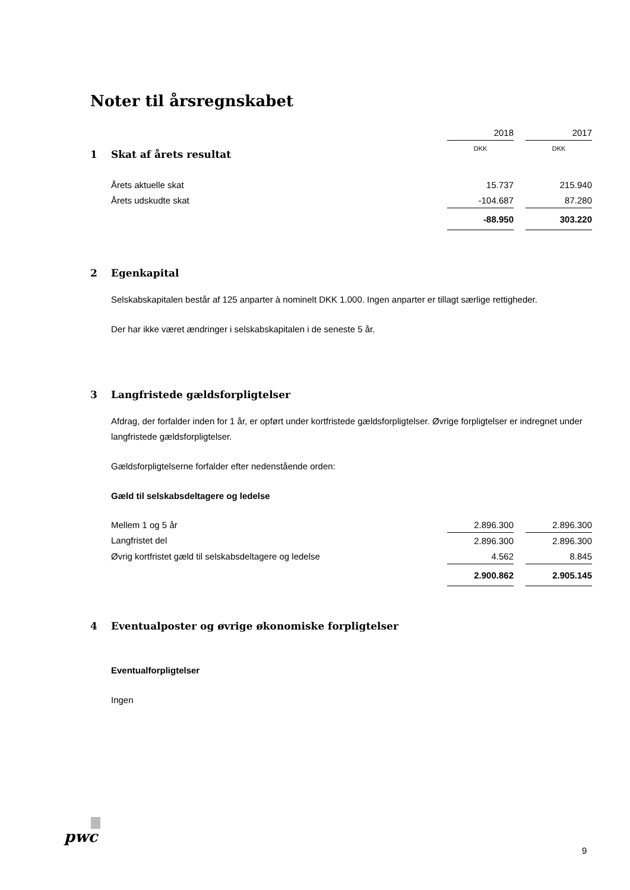Noter til årsregnskabet
| | 2018 | | 2017 |
| | DKK | | DKK |
1 Skat af årets resultat
| Årets aktuelle skat | 15.737 | | 215.940 |
| Årets udskudte skat | -104.687 | | 87.280 |
| | -88.950 | | 303.220 |
2 Egenkapital
Selskabskapitalen består af 125 anparter à nominelt DKK 1.000. Ingen anparter er tillagt særlige rettigheder.
Der har ikke været ændringer i selskabskapitalen i de seneste 5 år.
3 Langfristede gældsforpligtelser
Afdrag, der forfalder inden for 1 år, er opført under kortfristede gældsforpligtelser. Øvrige forpligtelser er indregnet under langfristede gældsforpligtelser.
Gældsforpligtelserne forfalder efter nedenstående orden:
Gæld til selskabsdeltagere og ledelse
| Mellem 1 og 5 år | 2.896.300 | | 2.896.300 |
| Langfristet del | 2.896.300 | | 2.896.300 |
| Øvrig kortfristet gæld til selskabsdeltagere og ledelse | 4.562 | | 8.845 |
| | 2.900.862 | | 2.905.145 |
4 Eventualposter og øvrige økonomiske forpligtelser
Eventualforpligtelser
Ingen
pwc
9